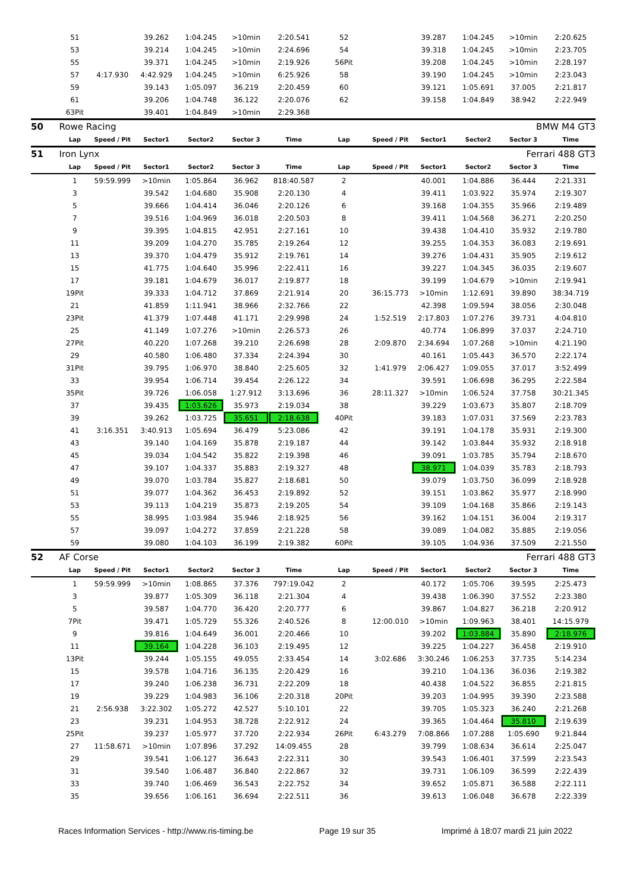| | 51 | | 39.262 | 1:04.245 | >10min | 2:20.541 | 52 | | 39.287 | 1:04.245 | >10min | 2:20.625 |
| | 53 | | 39.214 | 1:04.245 | >10min | 2:24.696 | 54 | | 39.318 | 1:04.245 | >10min | 2:23.705 |
| | 55 | | 39.371 | 1:04.245 | >10min | 2:19.926 | 56Pit | | 39.208 | 1:04.245 | >10min | 2:28.197 |
| | 57 | 4:17.930 | 4:42.929 | 1:04.245 | >10min | 6:25.926 | 58 | | 39.190 | 1:04.245 | >10min | 2:23.043 |
| | 59 | | 39.143 | 1:05.097 | 36.219 | 2:20.459 | 60 | | 39.121 | 1:05.691 | 37.005 | 2:21.817 |
| | 61 | | 39.206 | 1:04.748 | 36.122 | 2:20.076 | 62 | | 39.158 | 1:04.849 | 38.942 | 2:22.949 |
| | 63Pit | | 39.401 | 1:04.849 | >10min | 2:29.368 | | | | | | |
| 50 | Rowe Racing | | | | | | | | | | BMW M4 GT3 | |
| | Lap | Speed / Pit | Sector1 | Sector2 | Sector 3 | Time | Lap | Speed / Pit | Sector1 | Sector2 | Sector 3 | Time |
| 51 | Iron Lynx | | | | | | | | | | Ferrari 488 GT3 | |
| | Lap | Speed / Pit | Sector1 | Sector2 | Sector 3 | Time | Lap | Speed / Pit | Sector1 | Sector2 | Sector 3 | Time |
| | 1 | 59:59.999 | >10min | 1:05.864 | 36.962 | 818:40.587 | 2 | | 40.001 | 1:04.886 | 36.444 | 2:21.331 |
| | 3 | | 39.542 | 1:04.680 | 35.908 | 2:20.130 | 4 | | 39.411 | 1:03.922 | 35.974 | 2:19.307 |
| | 5 | | 39.666 | 1:04.414 | 36.046 | 2:20.126 | 6 | | 39.168 | 1:04.355 | 35.966 | 2:19.489 |
| | 7 | | 39.516 | 1:04.969 | 36.018 | 2:20.503 | 8 | | 39.411 | 1:04.568 | 36.271 | 2:20.250 |
| | 9 | | 39.395 | 1:04.815 | 42.951 | 2:27.161 | 10 | | 39.438 | 1:04.410 | 35.932 | 2:19.780 |
| | 11 | | 39.209 | 1:04.270 | 35.785 | 2:19.264 | 12 | | 39.255 | 1:04.353 | 36.083 | 2:19.691 |
| | 13 | | 39.370 | 1:04.479 | 35.912 | 2:19.761 | 14 | | 39.276 | 1:04.431 | 35.905 | 2:19.612 |
| | 15 | | 41.775 | 1:04.640 | 35.996 | 2:22.411 | 16 | | 39.227 | 1:04.345 | 36.035 | 2:19.607 |
| | 17 | | 39.181 | 1:04.679 | 36.017 | 2:19.877 | 18 | | 39.199 | 1:04.679 | >10min | 2:19.941 |
| | 19Pit | | 39.333 | 1:04.712 | 37.869 | 2:21.914 | 20 | 36:15.773 | >10min | 1:12.691 | 39.890 | 38:34.719 |
| | 21 | | 41.859 | 1:11.941 | 38.966 | 2:32.766 | 22 | | 42.398 | 1:09.594 | 38.056 | 2:30.048 |
| | 23Pit | | 41.379 | 1:07.448 | 41.171 | 2:29.998 | 24 | 1:52.519 | 2:17.803 | 1:07.276 | 39.731 | 4:04.810 |
| | 25 | | 41.149 | 1:07.276 | >10min | 2:26.573 | 26 | | 40.774 | 1:06.899 | 37.037 | 2:24.710 |
| | 27Pit | | 40.220 | 1:07.268 | 39.210 | 2:26.698 | 28 | 2:09.870 | 2:34.694 | 1:07.268 | >10min | 4:21.190 |
| | 29 | | 40.580 | 1:06.480 | 37.334 | 2:24.394 | 30 | | 40.161 | 1:05.443 | 36.570 | 2:22.174 |
| | 31Pit | | 39.795 | 1:06.970 | 38.840 | 2:25.605 | 32 | 1:41.979 | 2:06.427 | 1:09.055 | 37.017 | 3:52.499 |
| | 33 | | 39.954 | 1:06.714 | 39.454 | 2:26.122 | 34 | | 39.591 | 1:06.698 | 36.295 | 2:22.584 |
| | 35Pit | | 39.726 | 1:06.058 | 1:27.912 | 3:13.696 | 36 | 28:11.327 | >10min | 1:06.524 | 37.758 | 30:21.345 |
| | 37 | | 39.435 | 1:03.626 | 35.973 | 2:19.034 | 38 | | 39.229 | 1:03.673 | 35.807 | 2:18.709 |
| | 39 | | 39.262 | 1:03.725 | 35.651 | 2:18.638 | 40Pit | | 39.183 | 1:07.031 | 37.569 | 2:23.783 |
| | 41 | 3:16.351 | 3:40.913 | 1:05.694 | 36.479 | 5:23.086 | 42 | | 39.191 | 1:04.178 | 35.931 | 2:19.300 |
| | 43 | | 39.140 | 1:04.169 | 35.878 | 2:19.187 | 44 | | 39.142 | 1:03.844 | 35.932 | 2:18.918 |
| | 45 | | 39.034 | 1:04.542 | 35.822 | 2:19.398 | 46 | | 39.091 | 1:03.785 | 35.794 | 2:18.670 |
| | 47 | | 39.107 | 1:04.337 | 35.883 | 2:19.327 | 48 | | 38.971 | 1:04.039 | 35.783 | 2:18.793 |
| | 49 | | 39.070 | 1:03.784 | 35.827 | 2:18.681 | 50 | | 39.079 | 1:03.750 | 36.099 | 2:18.928 |
| | 51 | | 39.077 | 1:04.362 | 36.453 | 2:19.892 | 52 | | 39.151 | 1:03.862 | 35.977 | 2:18.990 |
| | 53 | | 39.113 | 1:04.219 | 35.873 | 2:19.205 | 54 | | 39.109 | 1:04.168 | 35.866 | 2:19.143 |
| | 55 | | 38.995 | 1:03.984 | 35.946 | 2:18.925 | 56 | | 39.162 | 1:04.151 | 36.004 | 2:19.317 |
| | 57 | | 39.097 | 1:04.272 | 37.859 | 2:21.228 | 58 | | 39.089 | 1:04.082 | 35.885 | 2:19.056 |
| | 59 | | 39.080 | 1:04.103 | 36.199 | 2:19.382 | 60Pit | | 39.105 | 1:04.936 | 37.509 | 2:21.550 |
| 52 | AF Corse | | | | | | | | | | Ferrari 488 GT3 | |
| | Lap | Speed / Pit | Sector1 | Sector2 | Sector 3 | Time | Lap | Speed / Pit | Sector1 | Sector2 | Sector 3 | Time |
| | 1 | 59:59.999 | >10min | 1:08.865 | 37.376 | 797:19.042 | 2 | | 40.172 | 1:05.706 | 39.595 | 2:25.473 |
| | 3 | | 39.877 | 1:05.309 | 36.118 | 2:21.304 | 4 | | 39.438 | 1:06.390 | 37.552 | 2:23.380 |
| | 5 | | 39.587 | 1:04.770 | 36.420 | 2:20.777 | 6 | | 39.867 | 1:04.827 | 36.218 | 2:20.912 |
| | 7Pit | | 39.471 | 1:05.729 | 55.326 | 2:40.526 | 8 | 12:00.010 | >10min | 1:09.963 | 38.401 | 14:15.979 |
| | 9 | | 39.816 | 1:04.649 | 36.001 | 2:20.466 | 10 | | 39.202 | 1:03.884 | 35.890 | 2:18.976 |
| | 11 | | 39.164 | 1:04.228 | 36.103 | 2:19.495 | 12 | | 39.225 | 1:04.227 | 36.458 | 2:19.910 |
| | 13Pit | | 39.244 | 1:05.155 | 49.055 | 2:33.454 | 14 | 3:02.686 | 3:30.246 | 1:06.253 | 37.735 | 5:14.234 |
| | 15 | | 39.578 | 1:04.716 | 36.135 | 2:20.429 | 16 | | 39.210 | 1:04.136 | 36.036 | 2:19.382 |
| | 17 | | 39.240 | 1:06.238 | 36.731 | 2:22.209 | 18 | | 40.438 | 1:04.522 | 36.855 | 2:21.815 |
| | 19 | | 39.229 | 1:04.983 | 36.106 | 2:20.318 | 20Pit | | 39.203 | 1:04.995 | 39.390 | 2:23.588 |
| | 21 | 2:56.938 | 3:22.302 | 1:05.272 | 42.527 | 5:10.101 | 22 | | 39.705 | 1:05.323 | 36.240 | 2:21.268 |
| | 23 | | 39.231 | 1:04.953 | 38.728 | 2:22.912 | 24 | | 39.365 | 1:04.464 | 35.810 | 2:19.639 |
| | 25Pit | | 39.237 | 1:05.977 | 37.720 | 2:22.934 | 26Pit | 6:43.279 | 7:08.866 | 1:07.288 | 1:05.690 | 9:21.844 |
| | 27 | 11:58.671 | >10min | 1:07.896 | 37.292 | 14:09.455 | 28 | | 39.799 | 1:08.634 | 36.614 | 2:25.047 |
| | 29 | | 39.541 | 1:06.127 | 36.643 | 2:22.311 | 30 | | 39.543 | 1:06.401 | 37.599 | 2:23.543 |
| | 31 | | 39.540 | 1:06.487 | 36.840 | 2:22.867 | 32 | | 39.731 | 1:06.109 | 36.599 | 2:22.439 |
| | 33 | | 39.740 | 1:06.469 | 36.543 | 2:22.752 | 34 | | 39.652 | 1:05.871 | 36.588 | 2:22.111 |
| | 35 | | 39.656 | 1:06.161 | 36.694 | 2:22.511 | 36 | | 39.613 | 1:06.048 | 36.678 | 2:22.339 |
Races Information Services - http://www.ris-timing.be Page 19 sur 35 Imprimé à 18:07 mardi 21 juin 2022